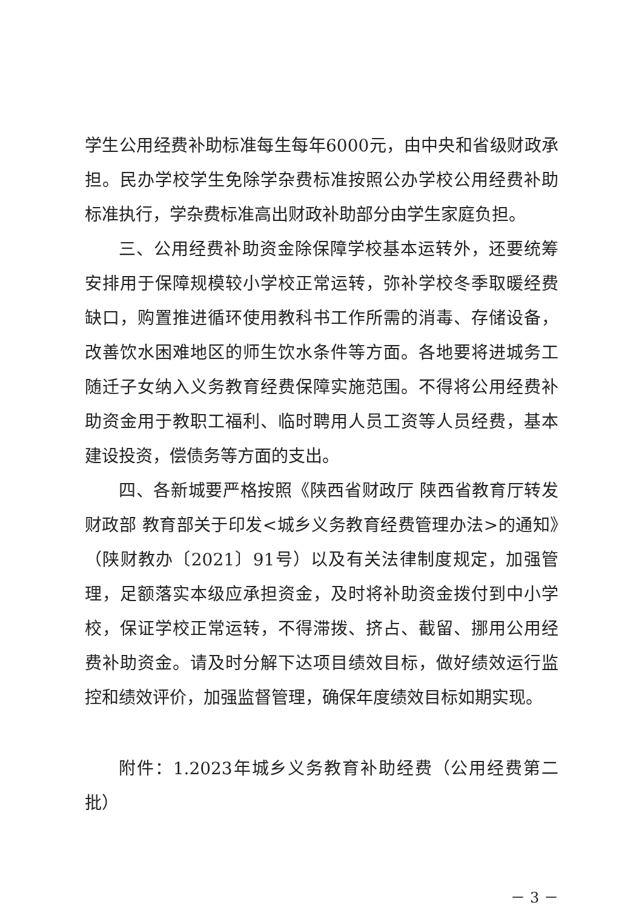学生公用经费补助标准每生每年6000元，由中央和省级财政承担。民办学校学生免除学杂费标准按照公办学校公用经费补助标准执行，学杂费标准高出财政补助部分由学生家庭负担。
三、公用经费补助资金除保障学校基本运转外，还要统筹安排用于保障规模较小学校正常运转，弥补学校冬季取暖经费缺口，购置推进循环使用教科书工作所需的消毒、存储设备，改善饮水困难地区的师生饮水条件等方面。各地要将进城务工随迁子女纳入义务教育经费保障实施范围。不得将公用经费补助资金用于教职工福利、临时聘用人员工资等人员经费，基本建设投资，偿债务等方面的支出。
四、各新城要严格按照《陕西省财政厅 陕西省教育厅转发财政部 教育部关于印发<城乡义务教育经费管理办法>的通知》（陕财教办〔2021〕91号）以及有关法律制度规定，加强管理，足额落实本级应承担资金，及时将补助资金拨付到中小学校，保证学校正常运转，不得滞拨、挤占、截留、挪用公用经费补助资金。请及时分解下达项目绩效目标，做好绩效运行监控和绩效评价，加强监督管理，确保年度绩效目标如期实现。
附件：1.2023年城乡义务教育补助经费（公用经费第二批）
－ 3 －